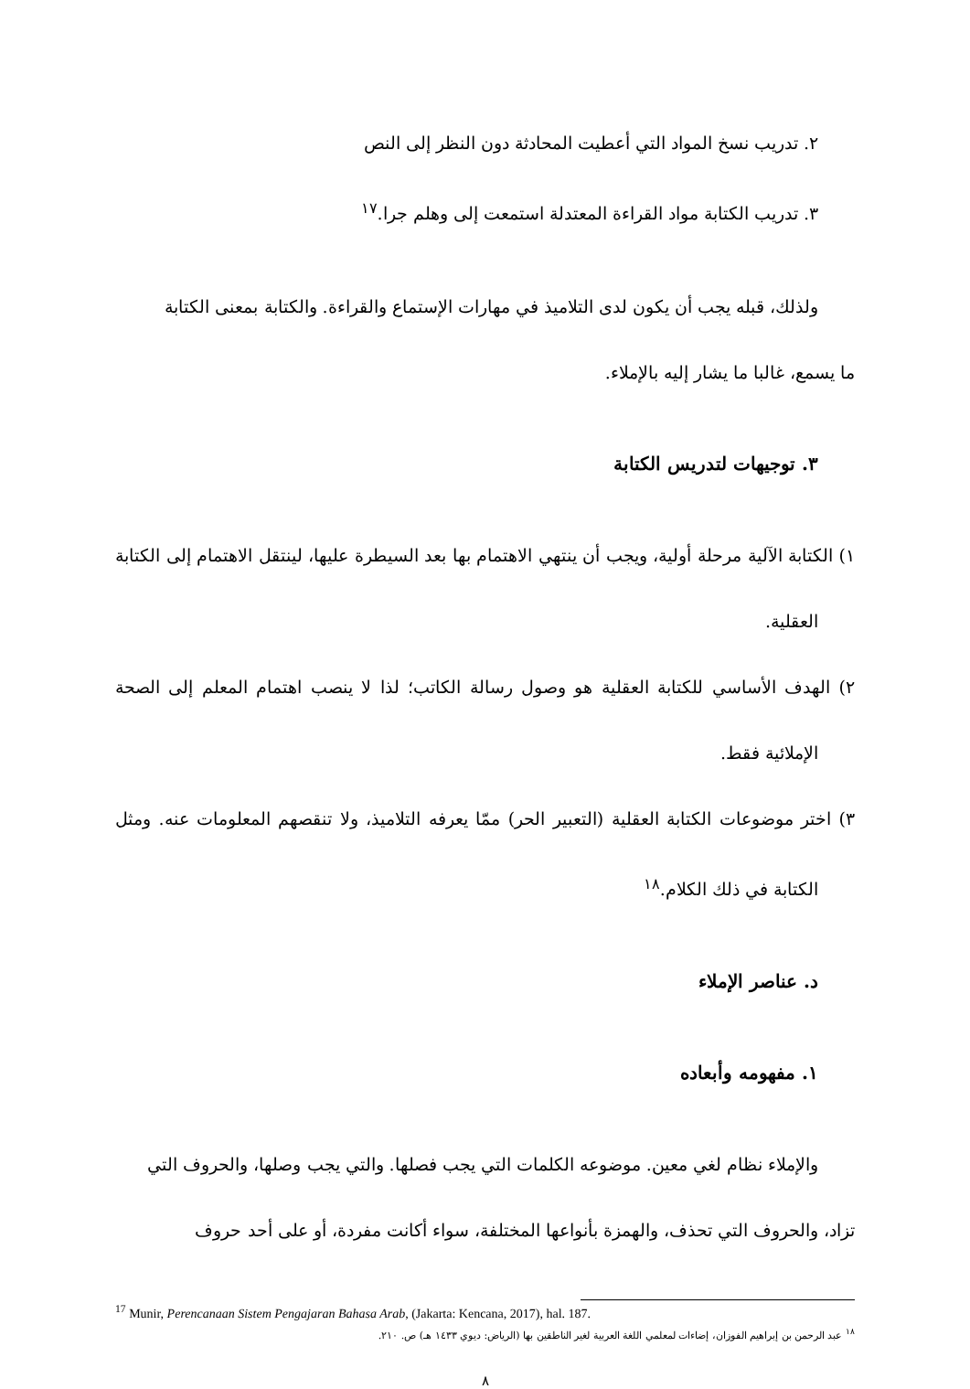٢. تدريب نسخ المواد التي أعطيت المحادثة دون النظر إلى النص
٣. تدريب الكتابة مواد القراءة المعتدلة استمعت إلى وهلم جرا.<sup>١٧</sup>
ولذلك، قبله يجب أن يكون لدى التلاميذ في مهارات الإستماع والقراءة. والكتابة بمعنى الكتابة
ما يسمع، غالبا ما يشار إليه بالإملاء.
٣. توجيهات لتدريس الكتابة
١) الكتابة الآلية مرحلة أولية، ويجب أن ينتهي الاهتمام بها بعد السيطرة عليها، لينتقل الاهتمام إلى الكتابة العقلية.
٢) الهدف الأساسي للكتابة العقلية هو وصول رسالة الكاتب؛ لذا لا ينصب اهتمام المعلم إلى الصحة الإملائية فقط.
٣) اختر موضوعات الكتابة العقلية (التعبير الحر) ممّا يعرفه التلاميذ، ولا تنقصهم المعلومات عنه. ومثل الكتابة في ذلك الكلام.<sup>١٨</sup>
د. عناصر الإملاء
١. مفهومه وأبعاده
والإملاء نظام لغي معين. موضوعه الكلمات التي يجب فصلها. والتي يجب وصلها، والحروف التي
تزاد، والحروف التي تحذف، والهمزة بأنواعها المختلفة، سواء أكانت مفردة، أو على أحد حروف
<sup>17</sup> Munir, Perencanaan Sistem Pengajaran Bahasa Arab, (Jakarta: Kencana, 2017), hal. 187.
<sup>١٨</sup> عبد الرحمن بن إبراهيم الفوزان، إضاءات لمعلمي اللغة العربية لغير الناطقين بها (الرياض: ديوي ١٤٣٣ هـ) ص. ٢١٠.
٨